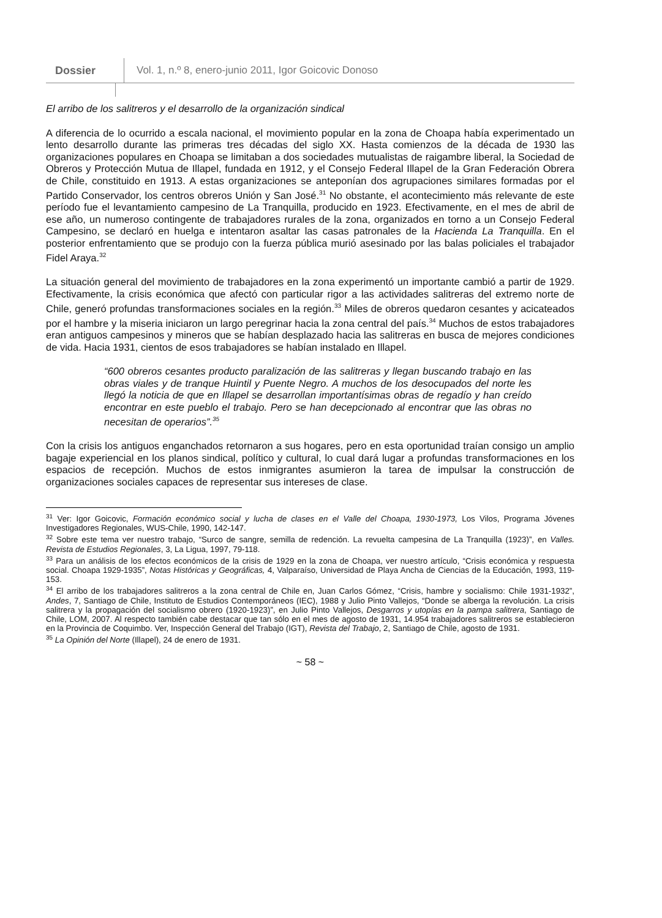Dossier Vol. 1, n.º 8, enero-junio 2011, Igor Goicovic Donoso
El arribo de los salitreros y el desarrollo de la organización sindical
A diferencia de lo ocurrido a escala nacional, el movimiento popular en la zona de Choapa había experimentado un lento desarrollo durante las primeras tres décadas del siglo XX. Hasta comienzos de la década de 1930 las organizaciones populares en Choapa se limitaban a dos sociedades mutualistas de raigambre liberal, la Sociedad de Obreros y Protección Mutua de Illapel, fundada en 1912, y el Consejo Federal Illapel de la Gran Federación Obrera de Chile, constituido en 1913. A estas organizaciones se anteponían dos agrupaciones similares formadas por el Partido Conservador, los centros obreros Unión y San José.<sup>31</sup> No obstante, el acontecimiento más relevante de este período fue el levantamiento campesino de La Tranquilla, producido en 1923. Efectivamente, en el mes de abril de ese año, un numeroso contingente de trabajadores rurales de la zona, organizados en torno a un Consejo Federal Campesino, se declaró en huelga e intentaron asaltar las casas patronales de la Hacienda La Tranquilla. En el posterior enfrentamiento que se produjo con la fuerza pública murió asesinado por las balas policiales el trabajador Fidel Araya.<sup>32</sup>
La situación general del movimiento de trabajadores en la zona experimentó un importante cambió a partir de 1929. Efectivamente, la crisis económica que afectó con particular rigor a las actividades salitreras del extremo norte de Chile, generó profundas transformaciones sociales en la región.<sup>33</sup> Miles de obreros quedaron cesantes y acicateados por el hambre y la miseria iniciaron un largo peregrinar hacia la zona central del país.<sup>34</sup> Muchos de estos trabajadores eran antiguos campesinos y mineros que se habían desplazado hacia las salitreras en busca de mejores condiciones de vida. Hacia 1931, cientos de esos trabajadores se habían instalado en Illapel.
“600 obreros cesantes producto paralización de las salitreras y llegan buscando trabajo en las obras viales y de tranque Huintil y Puente Negro. A muchos de los desocupados del norte les llegó la noticia de que en Illapel se desarrollan importantísimas obras de regadío y han creído encontrar en este pueblo el trabajo. Pero se han decepcionado al encontrar que las obras no necesitan de operarios”.<sup>35</sup>
Con la crisis los antiguos enganchados retornaron a sus hogares, pero en esta oportunidad traían consigo un amplio bagaje experiencial en los planos sindical, político y cultural, lo cual dará lugar a profundas transformaciones en los espacios de recepción. Muchos de estos inmigrantes asumieron la tarea de impulsar la construcción de organizaciones sociales capaces de representar sus intereses de clase.
<sup>31</sup> Ver: Igor Goicovic, Formación económico social y lucha de clases en el Valle del Choapa, 1930-1973, Los Vilos, Programa Jóvenes Investigadores Regionales, WUS-Chile, 1990, 142-147.
<sup>32</sup> Sobre este tema ver nuestro trabajo, “Surco de sangre, semilla de redención. La revuelta campesina de La Tranquilla (1923)”, en Valles. Revista de Estudios Regionales, 3, La Ligua, 1997, 79-118.
<sup>33</sup> Para un análisis de los efectos económicos de la crisis de 1929 en la zona de Choapa, ver nuestro artículo, “Crisis económica y respuesta social. Choapa 1929-1935”, Notas Históricas y Geográficas, 4, Valparaíso, Universidad de Playa Ancha de Ciencias de la Educación, 1993, 119-153.
<sup>34</sup> El arribo de los trabajadores salitreros a la zona central de Chile en, Juan Carlos Gómez, “Crisis, hambre y socialismo: Chile 1931-1932”, Andes, 7, Santiago de Chile, Instituto de Estudios Contemporáneos (IEC), 1988 y Julio Pinto Vallejos, “Donde se alberga la revolución. La crisis salitrera y la propagación del socialismo obrero (1920-1923)”, en Julio Pinto Vallejos, Desgarros y utopías en la pampa salitrera, Santiago de Chile, LOM, 2007. Al respecto también cabe destacar que tan sólo en el mes de agosto de 1931, 14.954 trabajadores salitreros se establecieron en la Provincia de Coquimbo. Ver, Inspección General del Trabajo (IGT), Revista del Trabajo, 2, Santiago de Chile, agosto de 1931.
<sup>35</sup> La Opinión del Norte (Illapel), 24 de enero de 1931.
~ 58 ~